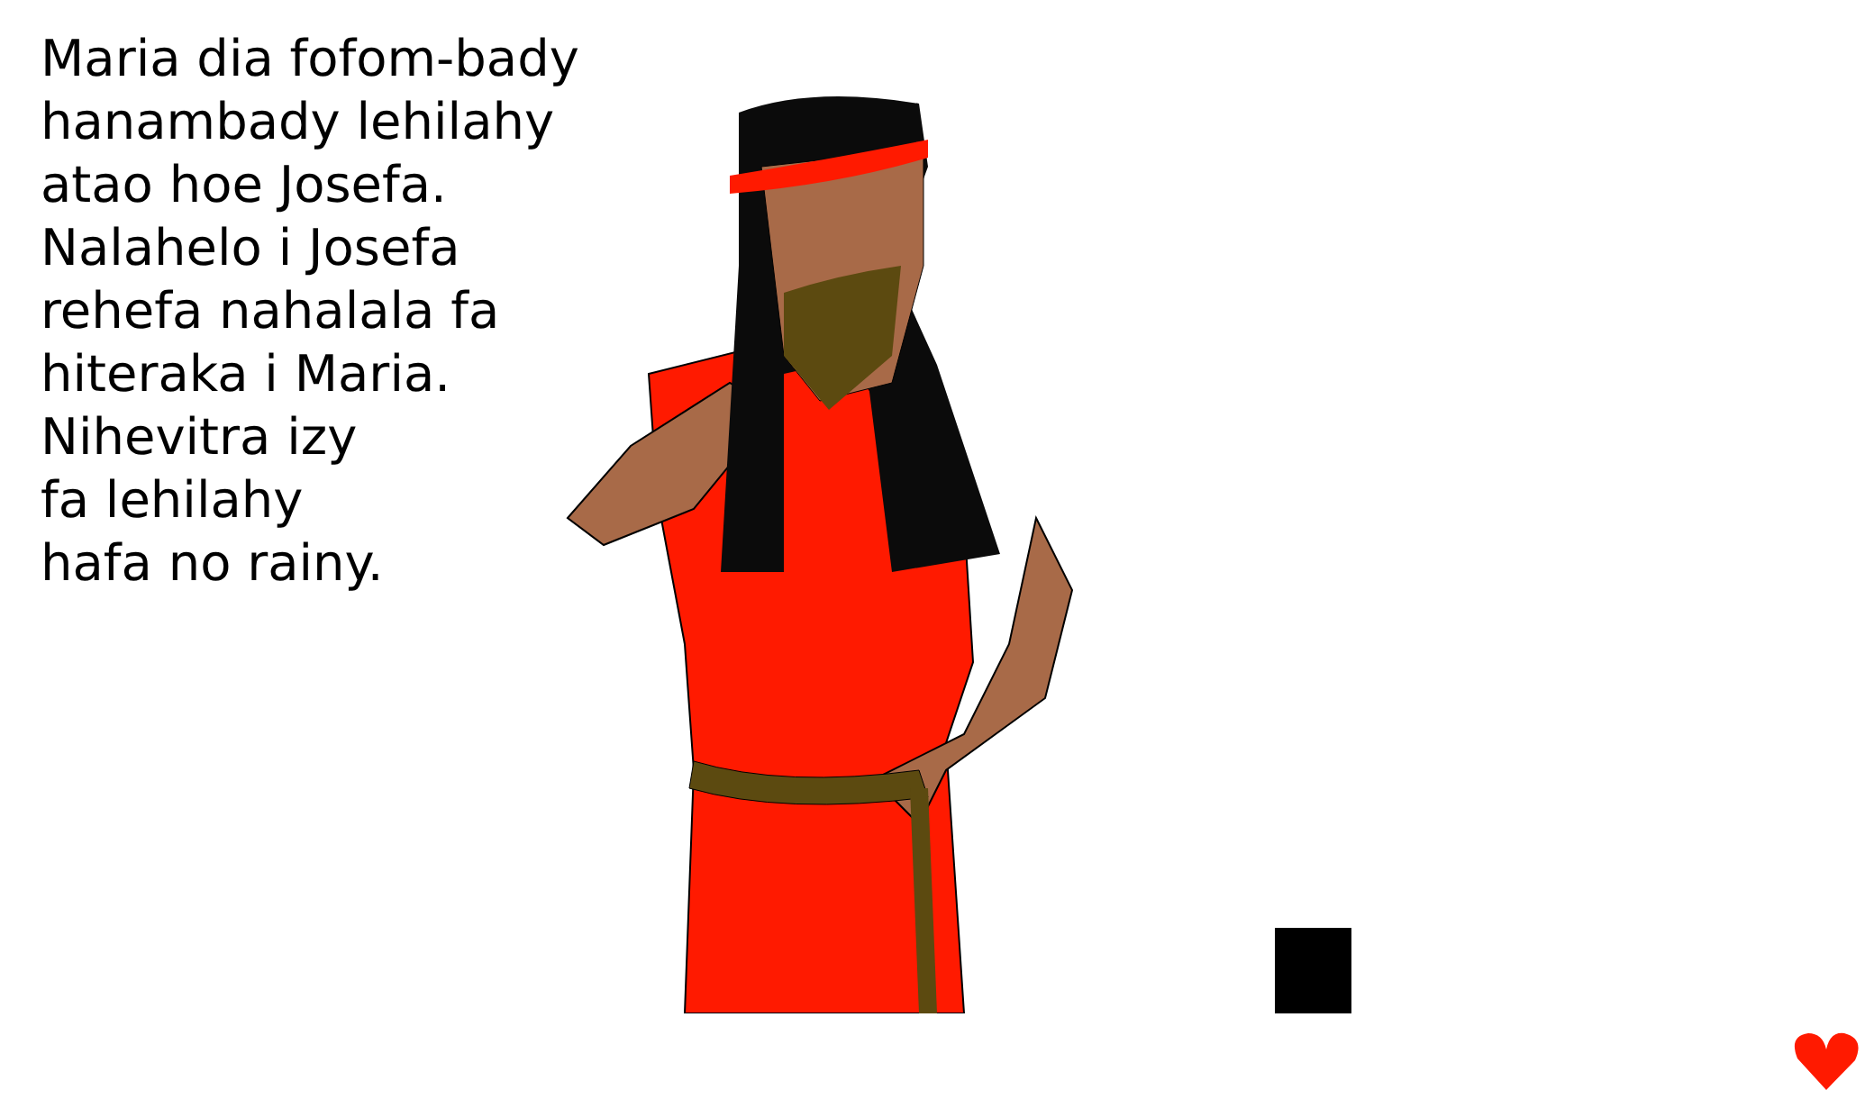Maria dia fofom-bady
hanambady lehilahy
atao hoe Josefa.
Nalahelo i Josefa
rehefa nahalala fa
hiteraka i Maria.
Nihevitra izy
fa lehilahy
hafa no rainy.